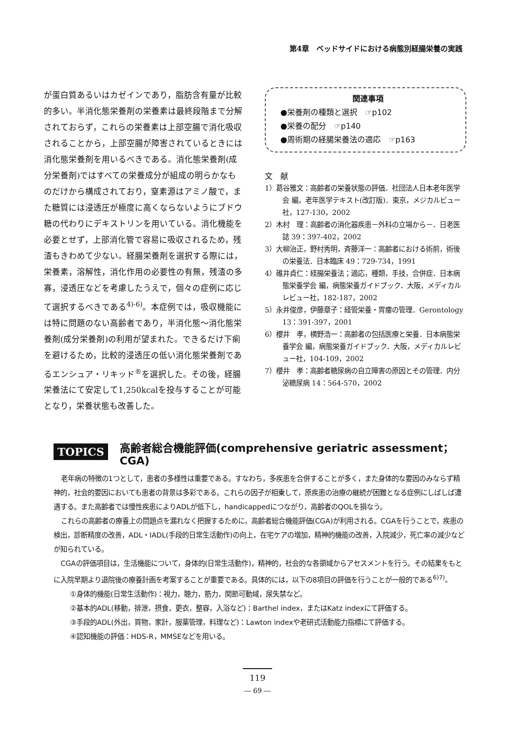第4章　ベッドサイドにおける病態別経腸栄養の実践
が蛋白質あるいはカゼインであり，脂肪含有量が比較的多い。半消化態栄養剤の栄養素は最終段階まで分解されておらず，これらの栄養素は上部空腸で消化吸収されることから，上部空腸が障害されているときには消化態栄養剤を用いるべきである。消化態栄養剤(成分栄養剤)ではすべての栄養成分が組成の明らかなものだけから構成されており，窒素源はアミノ酸で，また糖質には浸透圧が極度に高くならないようにブドウ糖の代わりにデキストリンを用いている。消化機能を必要とせず，上部消化管で容易に吸収されるため，残渣もきわめて少ない。経腸栄養剤を選択する際には，栄養素，溶解性，消化作用の必要性の有無，残渣の多寡，浸透圧などを考慮したうえで，個々の症例に応じて選択するべきである<sup>4)-6)</sup>。本症例では，吸収機能には特に問題のない高齢者であり，半消化態～消化態栄養剤(成分栄養剤)の利用が望まれた。できるだけ下痢を避けるため，比較的浸透圧の低い消化態栄養剤であるエンシュア・リキッド<sup>®</sup>を選択した。その後，経腸栄養法にて安定して1,250kcalを投与することが可能となり，栄養状態も改善した。
関連事項
●栄養剤の種類と選択　☞p102
●栄養の配分　☞p140
●周術期の経腸栄養法の適応　☞p163
文　献
1）葛谷雅文：高齢者の栄養状態の評価．社団法人日本老年医学会 編，老年医学テキスト(改訂版)．東京，メジカルビュー社，127-130，2002
2）木村　理：高齢者の消化器疾患－外科の立場から－．日老医誌 39：397-402，2002
3）大柳治正，野村秀明，斉藤洋一：高齢者における術前，術後の栄養法．日本臨床 49：729-734，1991
4）碓井貞仁：経腸栄養法；適応，種類，手技，合併症．日本病態栄養学会 編，病態栄養ガイドブック．大阪，メディカルレビュー社，182-187，2002
5）永井俊彦，伊藤章子：経管栄養・胃瘻の管理．Gerontology 13：391-397，2001
6）櫻井　孝，横野浩一：高齢者の包括医療と栄養．日本病態栄養学会 編，病態栄養ガイドブック．大阪，メディカルレビュー社，104-109，2002
7）櫻井　孝：高齢者糖尿病の自立障害の原因とその管理．内分泌糖尿病 14：564-570，2002
TOPICS 高齢者総合機能評価(comprehensive geriatric assessment；CGA)
老年病の特徴の1つとして，患者の多様性は重要である。すなわち，多疾患を合併することが多く，また身体的な要因のみならず精神的，社会的要因においても患者の背景は多彩である。これらの因子が相乗して，原疾患の治療の継続が困難となる症例にしばしば遭遇する。また高齢者では慢性疾患によりADLが低下し，handicappedにつながり，高齢者のQOLを損なう。
これらの高齢者の療養上の問題点を漏れなく把握するために，高齢者総合機能評価(CGA)が利用される。CGAを行うことで，疾患の検出，診断精度の改善，ADL・IADL(手段的日常生活動作)の向上，在宅ケアの増加，精神的機能の改善，入院減少，死亡率の減少などが知られている。
CGAの評価項目は，生活機能について，身体的(日常生活動作)，精神的，社会的な各領域からアセスメントを行う。その結果をもとに入院早期より退院後の療養計画を考案することが重要である。具体的には，以下の8項目の評価を行うことが一般的である<sup>6)7)</sup>。
①身体的機能(日常生活動作)：視力，聴力，筋力，関節可動域，尿失禁など。
②基本的ADL(移動，排泄，摂食，更衣，整容，入浴など)：Barthel index，またはKatz indexにて評価する。
③手段的ADL(外出，買物，家計，服薬管理，料理など)：Lawton indexや老研式活動能力指標にて評価する。
④認知機能の評価：HDS-R，MMSEなどを用いる。
119
― 69 ―